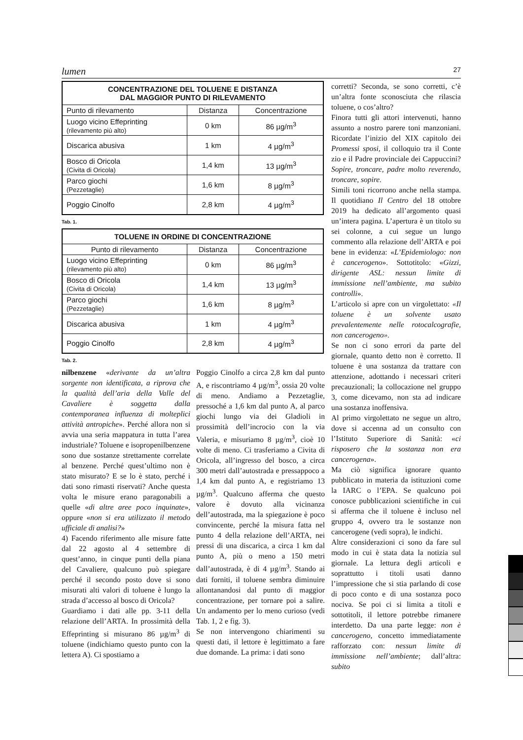lumen 27
| CONCENTRAZIONE DEL TOLUENE E DISTANZA DAL MAGGIOR PUNTO DI RILEVAMENTO | | |
| --- | --- | --- |
| Punto di rilevamento | Distanza | Concentrazione |
| Luogo vicino Effeprinting (rilevamento più alto) | 0 km | 86 µg/m<sup>3</sup> |
| Discarica abusiva | 1 km | 4 µg/m<sup>3</sup> |
| Bosco di Oricola (Civita di Oricola) | 1,4 km | 13 µg/m<sup>3</sup> |
| Parco giochi (Pezzetaglie) | 1,6 km | 8 µg/m<sup>3</sup> |
| Poggio Cinolfo | 2,8 km | 4 µg/m<sup>3</sup> |
Tab. 1.
| TOLUENE IN ORDINE DI CONCENTRAZIONE | | |
| --- | --- | --- |
| Punto di rilevamento | Distanza | Concentrazione |
| Luogo vicino Effeprinting (rilevamento più alto) | 0 km | 86 µg/m<sup>3</sup> |
| Bosco di Oricola (Civita di Oricola) | 1,4 km | 13 µg/m<sup>3</sup> |
| Parco giochi (Pezzetaglie) | 1,6 km | 8 µg/m<sup>3</sup> |
| Discarica abusiva | 1 km | 4 µg/m<sup>3</sup> |
| Poggio Cinolfo | 2,8 km | 4 µg/m<sup>3</sup> |
Tab. 2.
nilbenzene «derivante da un’altra sorgente non identificata, a riprova che la qualità dell’aria della Valle del Cavaliere è soggetta dalla contemporanea influenza di molteplici attività antropiche». Perché allora non si avvia una seria mappatura in tutta l’area industriale? Toluene e isopropenilbenzene sono due sostanze strettamente correlate al benzene. Perché quest’ultimo non è stato misurato? E se lo è stato, perché i dati sono rimasti riservati? Anche questa volta le misure erano paragonabili a quelle «di altre aree poco inquinate», oppure «non si era utilizzato il metodo ufficiale di analisi?»
4) Facendo riferimento alle misure fatte dal 22 agosto al 4 settembre di quest’anno, in cinque punti della piana del Cavaliere, qualcuno può spiegare perché il secondo posto dove si sono misurati alti valori di toluene è lungo la strada d’accesso al bosco di Oricola?
Guardiamo i dati alle pp. 3-11 della relazione dell’ARTA. In prossimità della Effeprinting si misurano 86 µg/m<sup>3</sup> di toluene (indichiamo questo punto con la lettera A). Ci spostiamo a
Poggio Cinolfo a circa 2,8 km dal punto A, e riscontriamo 4 µg/m<sup>3</sup>, ossia 20 volte di meno. Andiamo a Pezzetaglie, pressoché a 1,6 km dal punto A, al parco giochi lungo via dei Gladioli in prossimità dell’incrocio con la via Valeria, e misuriamo 8 µg/m<sup>3</sup>, cioè 10 volte di meno. Ci trasferiamo a Civita di Oricola, all’ingresso del bosco, a circa 300 metri dall’autostrada e pressappoco a 1,4 km dal punto A, e registriamo 13 µg/m<sup>3</sup>. Qualcuno afferma che questo valore è dovuto alla vicinanza dell’autostrada, ma la spiegazione è poco convincente, perché la misura fatta nel punto 4 della relazione dell’ARTA, nei pressi di una discarica, a circa 1 km dal punto A, più o meno a 150 metri dall’autostrada, è di 4 µg/m<sup>3</sup>. Stando ai dati forniti, il toluene sembra diminuire allontanandosi dal punto di maggior concentrazione, per tornare poi a salire. Un andamento per lo meno curioso (vedi Tab. 1, 2 e fig. 3).
Se non intervengono chiarimenti su questi dati, il lettore è legittimato a fare due domande. La prima: i dati sono
corretti? Seconda, se sono corretti, c’è un’altra fonte sconosciuta che rilascia toluene, o cos’altro?
Finora tutti gli attori intervenuti, hanno assunto a nostro parere toni manzoniani. Ricordate l’inizio del XIX capitolo dei Promessi sposi, il colloquio tra il Conte zio e il Padre provinciale dei Cappuccini? Sopire, troncare, padre molto reverendo, troncare, sopire.
Simili toni ricorrono anche nella stampa. Il quotidiano Il Centro del 18 ottobre 2019 ha dedicato all’argomento quasi un’intera pagina. L’apertura è un titolo su sei colonne, a cui segue un lungo commento alla relazione dell’ARTA e poi bene in evidenza: «L’Epidemiologo: non è cancerogeno». Sottotitolo: «Gizzi, dirigente ASL: nessun limite di immissione nell’ambiente, ma subito controlli».
L’articolo si apre con un virgolettato: «Il toluene è un solvente usato prevalentemente nelle rotocalcografie, non cancerogeno».
Se non ci sono errori da parte del giornale, quanto detto non è corretto. Il toluene è una sostanza da trattare con attenzione, adottando i necessari criteri precauzionali; la collocazione nel gruppo 3, come dicevamo, non sta ad indicare una sostanza inoffensiva.
Al primo virgolettato ne segue un altro, dove si accenna ad un consulto con l’Istituto Superiore di Sanità: «ci risposero che la sostanza non era cancerogena».
Ma ciò significa ignorare quanto pubblicato in materia da istituzioni come la IARC o l’EPA. Se qualcuno poi conosce pubblicazioni scientifiche in cui si afferma che il toluene è incluso nel gruppo 4, ovvero tra le sostanze non cancerogene (vedi sopra), le indichi.
Altre considerazioni ci sono da fare sul modo in cui è stata data la notizia sul giornale. La lettura degli articoli e soprattutto i titoli usati danno l’impressione che si stia parlando di cose di poco conto e di una sostanza poco nociva. Se poi ci si limita a titoli e sottotitoli, il lettore potrebbe rimanere interdetto. Da una parte legge: non è cancerogeno, concetto immediatamente rafforzato con: nessun limite di immissione nell’ambiente; dall’altra: subito